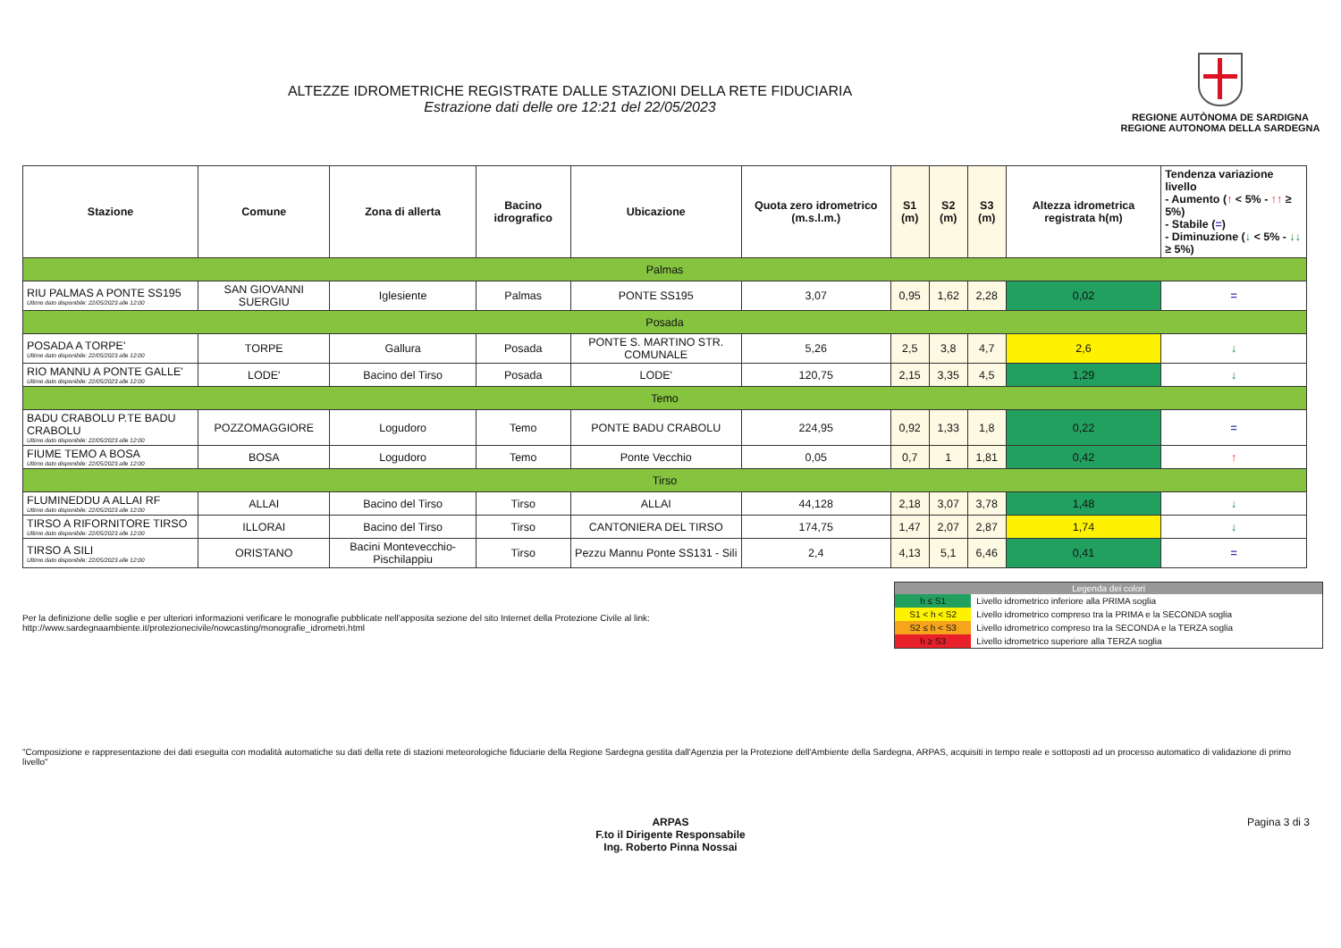ALTEZZE IDROMETRICHE REGISTRATE DALLE STAZIONI DELLA RETE FIDUCIARIA
Estrazione dati delle ore 12:21 del 22/05/2023
REGIONE AUTÒNOMA DE SARDIGNA
REGIONE AUTONOMA DELLA SARDEGNA
| Stazione | Comune | Zona di allerta | Bacino idrografico | Ubicazione | Quota zero idrometrico (m.s.l.m.) | S1 (m) | S2 (m) | S3 (m) | Altezza idrometrica registrata h(m) | Tendenza variazione livello - Aumento ( ↑ < 5% - ↑↑ ≥ 5%) - Stabile ( = ) - Diminuzione ( ↓ < 5% - ↓↓ ≥ 5%) |
| --- | --- | --- | --- | --- | --- | --- | --- | --- | --- | --- |
| Palmas | | | | | | | | | | |
| RIU PALMAS A PONTE SS195 Ultimo dato disponibile: 22/05/2023 alle 12:00 | SAN GIOVANNI SUERGIU | Iglesiente | Palmas | PONTE SS195 | 3,07 | 0,95 | 1,62 | 2,28 | 0,02 | = |
| Posada | | | | | | | | | | |
| POSADA A TORPE' Ultimo dato disponibile: 22/05/2023 alle 12:00 | TORPE | Gallura | Posada | PONTE S. MARTINO STR. COMUNALE | 5,26 | 2,5 | 3,8 | 4,7 | 2,6 | ↓ |
| RIO MANNU A PONTE GALLE' Ultimo dato disponibile: 22/05/2023 alle 12:00 | LODE' | Bacino del Tirso | Posada | LODE' | 120,75 | 2,15 | 3,35 | 4,5 | 1,29 | ↓ |
| Temo | | | | | | | | | | |
| BADU CRABOLU P.TE BADU CRABOLU Ultimo dato disponibile: 22/05/2023 alle 12:00 | POZZOMAGGIORE | Logudoro | Temo | PONTE BADU CRABOLU | 224,95 | 0,92 | 1,33 | 1,8 | 0,22 | = |
| FIUME TEMO A BOSA Ultimo dato disponibile: 22/05/2023 alle 12:00 | BOSA | Logudoro | Temo | Ponte Vecchio | 0,05 | 0,7 | 1 | 1,81 | 0,42 | ↑ |
| Tirso | | | | | | | | | | |
| FLUMINEDDU A ALLAI RF Ultimo dato disponibile: 22/05/2023 alle 12:00 | ALLAI | Bacino del Tirso | Tirso | ALLAI | 44,128 | 2,18 | 3,07 | 3,78 | 1,48 | ↓ |
| TIRSO A RIFORNITORE TIRSO Ultimo dato disponibile: 22/05/2023 alle 12:00 | ILLORAI | Bacino del Tirso | Tirso | CANTONIERA DEL TIRSO | 174,75 | 1,47 | 2,07 | 2,87 | 1,74 | ↓ |
| TIRSO A SILI Ultimo dato disponibile: 22/05/2023 alle 12:00 | ORISTANO | Bacini Montevecchio-Pischilappiu | Tirso | Pezzu Mannu Ponte SS131 - Sili | 2,4 | 4,13 | 5,1 | 6,46 | 0,41 | = |
Per la definizione delle soglie e per ulteriori informazioni verificare le monografie pubblicate nell'apposita sezione del sito Internet della Protezione Civile al link:
http://www.sardegnaambiente.it/protezionecivile/nowcasting/monografie_idrometri.html
| Legenda dei colori | |
| --- | --- |
| h ≤ S1 | Livello idrometrico inferiore alla PRIMA soglia |
| S1 < h < S2 | Livello idrometrico compreso tra la PRIMA e la SECONDA soglia |
| S2 ≤ h < S3 | Livello idrometrico compreso tra la SECONDA e la TERZA soglia |
| h ≥ S3 | Livello idrometrico superiore alla TERZA soglia |
"Composizione e rappresentazione dei dati eseguita con modalità automatiche su dati della rete di stazioni meteorologiche fiduciarie della Regione Sardegna gestita dall'Agenzia per la Protezione dell'Ambiente della Sardegna, ARPAS, acquisiti in tempo reale e sottoposti ad un processo automatico di validazione di primo livello"
ARPAS
F.to il Dirigente Responsabile
Ing. Roberto Pinna Nossai
Pagina 3 di 3